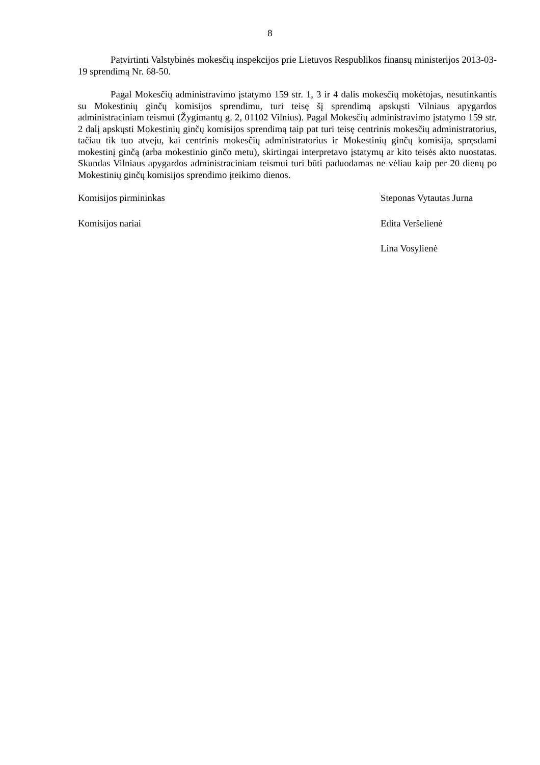8
Patvirtinti Valstybinės mokesčių inspekcijos prie Lietuvos Respublikos finansų ministerijos 2013-03-19 sprendimą Nr. 68-50.
Pagal Mokesčių administravimo įstatymo 159 str. 1, 3 ir 4 dalis mokesčių mokėtojas, nesutinkantis su Mokestinių ginčų komisijos sprendimu, turi teisę šį sprendimą apskųsti Vilniaus apygardos administraciniam teismui (Žygimantų g. 2, 01102 Vilnius). Pagal Mokesčių administravimo įstatymo 159 str. 2 dalį apskųsti Mokestinių ginčų komisijos sprendimą taip pat turi teisę centrinis mokesčių administratorius, tačiau tik tuo atveju, kai centrinis mokesčių administratorius ir Mokestinių ginčų komisija, spręsdami mokestinį ginčą (arba mokestinio ginčo metu), skirtingai interpretavo įstatymų ar kito teisės akto nuostatas. Skundas Vilniaus apygardos administraciniam teismui turi būti paduodamas ne vėliau kaip per 20 dienų po Mokestinių ginčų komisijos sprendimo įteikimo dienos.
Komisijos pirmininkas Steponas Vytautas Jurna
Komisijos nariai Edita Veršelienė
Lina Vosylienė